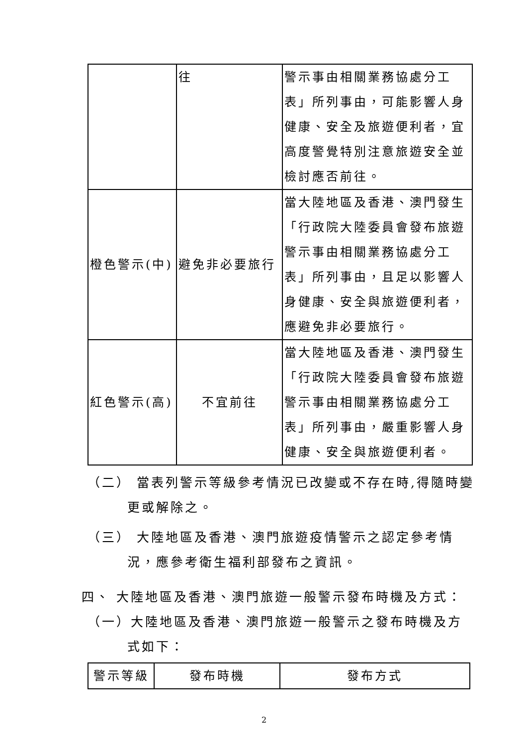| | 往 | 警示事由相關業務協處分工表」所列事由，可能影響人身健康、安全及旅遊便利者，宜高度警覺特別注意旅遊安全並檢討應否前往。 |
| 橙色警示(中) | 避免非必要旅行 | 當大陸地區及香港、澳門發生「行政院大陸委員會發布旅遊警示事由相關業務協處分工表」所列事由，且足以影響人身健康、安全與旅遊便利者，應避免非必要旅行。 |
| 紅色警示(高) | 不宜前往 | 當大陸地區及香港、澳門發生「行政院大陸委員會發布旅遊警示事由相關業務協處分工表」所列事由，嚴重影響人身健康、安全與旅遊便利者。 |
（二） 當表列警示等級參考情況已改變或不存在時,得隨時變更或解除之。
（三） 大陸地區及香港、澳門旅遊疫情警示之認定參考情況，應參考衛生福利部發布之資訊。
四、 大陸地區及香港、澳門旅遊一般警示發布時機及方式：
（一）大陸地區及香港、澳門旅遊一般警示之發布時機及方式如下：
| 警示等級 | 發布時機 | 發布方式 |
| --- | --- | --- |
2